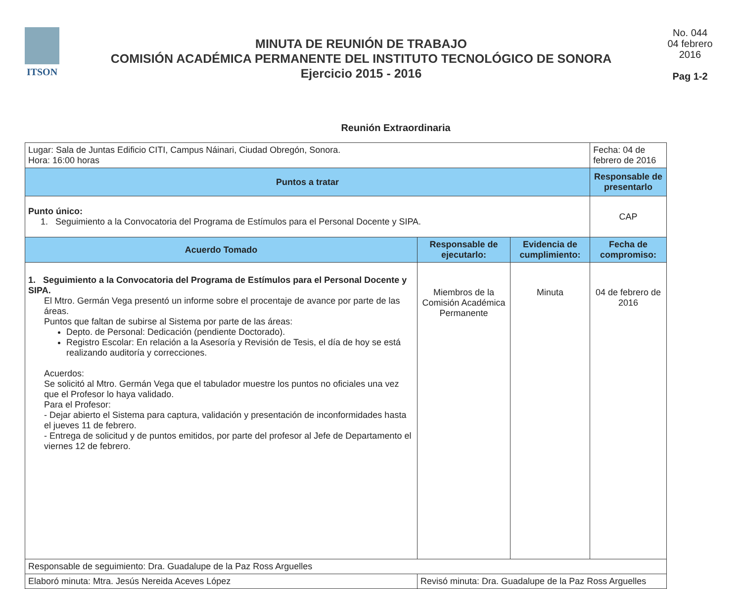ITSON
MINUTA DE REUNIÓN DE TRABAJO
COMISIÓN ACADÉMICA PERMANENTE DEL INSTITUTO TECNOLÓGICO DE SONORA
Ejercicio 2015 - 2016
No. 044
04 febrero
2016
Pag 1-2
Reunión Extraordinaria
| Lugar: Sala de Juntas Edificio CITI, Campus Náinari, Ciudad Obregón, Sonora. Hora: 16:00 horas | | | Fecha: 04 de febrero de 2016 |
| Puntos a tratar | | | Responsable de presentarlo |
| Punto único: 1. Seguimiento a la Convocatoria del Programa de Estímulos para el Personal Docente y SIPA. | | | CAP |
| Acuerdo Tomado | Responsable de ejecutarlo: | Evidencia de cumplimiento: | Fecha de compromiso: |
| 1. Seguimiento a la Convocatoria del Programa de Estímulos para el Personal Docente y SIPA. El Mtro. Germán Vega presentó un informe sobre el procentaje de avance por parte de las áreas. Puntos que faltan de subirse al Sistema por parte de las áreas: Depto. de Personal: Dedicación (pendiente Doctorado). Registro Escolar: En relación a la Asesoría y Revisión de Tesis, el día de hoy se está realizando auditoría y correcciones. Acuerdos: Se solicitó al Mtro. Germán Vega que el tabulador muestre los puntos no oficiales una vez que el Profesor lo haya validado. Para el Profesor: - Dejar abierto el Sistema para captura, validación y presentación de inconformidades hasta el jueves 11 de febrero. - Entrega de solicitud y de puntos emitidos, por parte del profesor al Jefe de Departamento el viernes 12 de febrero. | Miembros de la Comisión Académica Permanente | Minuta | 04 de febrero de 2016 |
| Responsable de seguimiento: Dra. Guadalupe de la Paz Ross Arguelles | | | |
| Elaboró minuta: Mtra. Jesús Nereida Aceves López | Revisó minuta: Dra. Guadalupe de la Paz Ross Arguelles | | |